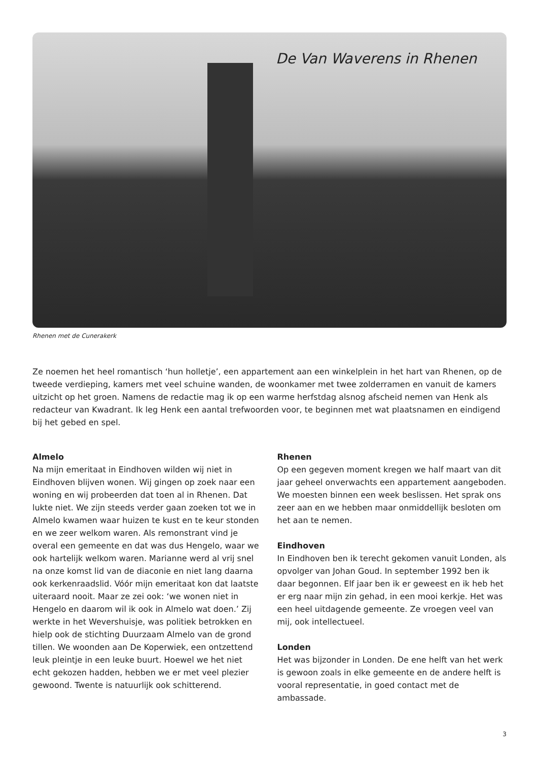De Van Waverens in Rhenen
Rhenen met de Cunerakerk
Ze noemen het heel romantisch ‘hun holletje’, een appartement aan een winkelplein in het hart van Rhenen, op de tweede verdieping, kamers met veel schuine wanden, de woonkamer met twee zolderramen en vanuit de kamers uitzicht op het groen. Namens de redactie mag ik op een warme herfstdag alsnog afscheid nemen van Henk als redacteur van Kwadrant. Ik leg Henk een aantal trefwoorden voor, te beginnen met wat plaatsnamen en eindigend bij het gebed en spel.
Almelo
Na mijn emeritaat in Eindhoven wilden wij niet in Eindhoven blijven wonen. Wij gingen op zoek naar een woning en wij probeerden dat toen al in Rhenen. Dat lukte niet. We zijn steeds verder gaan zoeken tot we in Almelo kwamen waar huizen te kust en te keur stonden en we zeer welkom waren. Als remonstrant vind je overal een gemeente en dat was dus Hengelo, waar we ook hartelijk welkom waren. Marianne werd al vrij snel na onze komst lid van de diaconie en niet lang daarna ook kerkenraadslid. Vóór mijn emeritaat kon dat laatste uiteraard nooit. Maar ze zei ook: ‘we wonen niet in Hengelo en daarom wil ik ook in Almelo wat doen.’ Zij werkte in het Wevershuisje, was politiek betrokken en hielp ook de stichting Duurzaam Almelo van de grond tillen. We woonden aan De Koperwiek, een ontzettend leuk pleintje in een leuke buurt. Hoewel we het niet echt gekozen hadden, hebben we er met veel plezier gewoond. Twente is natuurlijk ook schitterend.
Rhenen
Op een gegeven moment kregen we half maart van dit jaar geheel onverwachts een appartement aangeboden. We moesten binnen een week beslissen. Het sprak ons zeer aan en we hebben maar onmiddellijk besloten om het aan te nemen.
Eindhoven
In Eindhoven ben ik terecht gekomen vanuit Londen, als opvolger van Johan Goud. In september 1992 ben ik daar begonnen. Elf jaar ben ik er geweest en ik heb het er erg naar mijn zin gehad, in een mooi kerkje. Het was een heel uitdagende gemeente. Ze vroegen veel van mij, ook intellectueel.
Londen
Het was bijzonder in Londen. De ene helft van het werk is gewoon zoals in elke gemeente en de andere helft is vooral representatie, in goed contact met de ambassade.
3